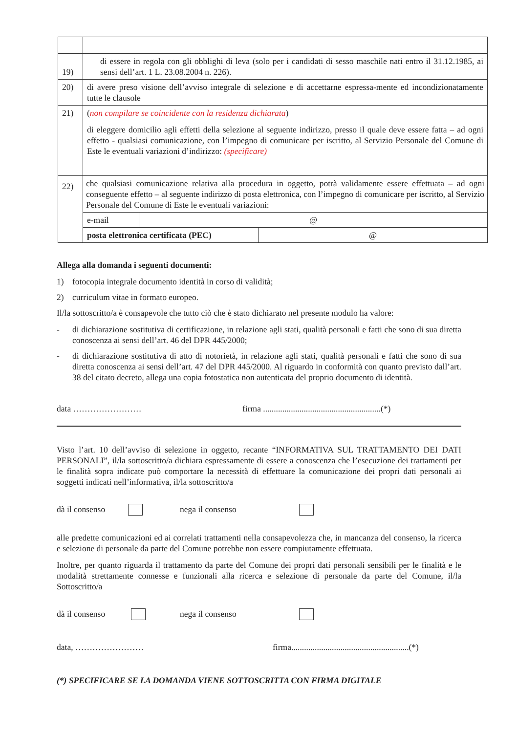| 19) | di essere in regola con gli obblighi di leva (solo per i candidati di sesso maschile nati entro il 31.12.1985, ai sensi dell’art. 1 L. 23.08.2004 n. 226). |
| 20) | di avere preso visione dell’avviso integrale di selezione e di accettarne espressa-mente ed incondizionatamente tutte le clausole |
| 21) | ( non compilare se coincidente con la residenza dichiarata ) di eleggere domicilio agli effetti della selezione al seguente indirizzo, presso il quale deve essere fatta – ad ogni effetto - qualsiasi comunicazione, con l’impegno di comunicare per iscritto, al Servizio Personale del Comune di Este le eventuali variazioni d’indirizzo: (specificare) |
| 22) | che qualsiasi comunicazione relativa alla procedura in oggetto, potrà validamente essere effettuata – ad ogni conseguente effetto – al seguente indirizzo di posta elettronica, con l’impegno di comunicare per iscritto, al Servizio Personale del Comune di Este le eventuali variazioni: / e-mail / @ / / posta elettronica certificata (PEC) / @ / |
Allega alla domanda i seguenti documenti:
1) fotocopia integrale documento identità in corso di validità;
2) curriculum vitae in formato europeo.
Il/la sottoscritto/a è consapevole che tutto ciò che è stato dichiarato nel presente modulo ha valore:
- di dichiarazione sostitutiva di certificazione, in relazione agli stati, qualità personali e fatti che sono di sua diretta conoscenza ai sensi dell’art. 46 del DPR 445/2000;
- di dichiarazione sostitutiva di atto di notorietà, in relazione agli stati, qualità personali e fatti che sono di sua diretta conoscenza ai sensi dell’art. 47 del DPR 445/2000. Al riguardo in conformità con quanto previsto dall’art. 38 del citato decreto, allega una copia fotostatica non autenticata del proprio documento di identità.
data …………………… firma .......................................................(*)
Visto l’art. 10 dell’avviso di selezione in oggetto, recante “INFORMATIVA SUL TRATTAMENTO DEI DATI PERSONALI”, il/la sottoscritto/a dichiara espressamente di essere a conoscenza che l’esecuzione dei trattamenti per le finalità sopra indicate può comportare la necessità di effettuare la comunicazione dei propri dati personali ai soggetti indicati nell’informativa, il/la sottoscritto/a
dà il consenso nega il consenso
alle predette comunicazioni ed ai correlati trattamenti nella consapevolezza che, in mancanza del consenso, la ricerca e selezione di personale da parte del Comune potrebbe non essere compiutamente effettuata.
Inoltre, per quanto riguarda il trattamento da parte del Comune dei propri dati personali sensibili per le finalità e le modalità strettamente connesse e funzionali alla ricerca e selezione di personale da parte del Comune, il/la Sottoscritto/a
dà il consenso nega il consenso
data, …………………… firma.......................................................(*)
(*) SPECIFICARE SE LA DOMANDA VIENE SOTTOSCRITTA CON FIRMA DIGITALE